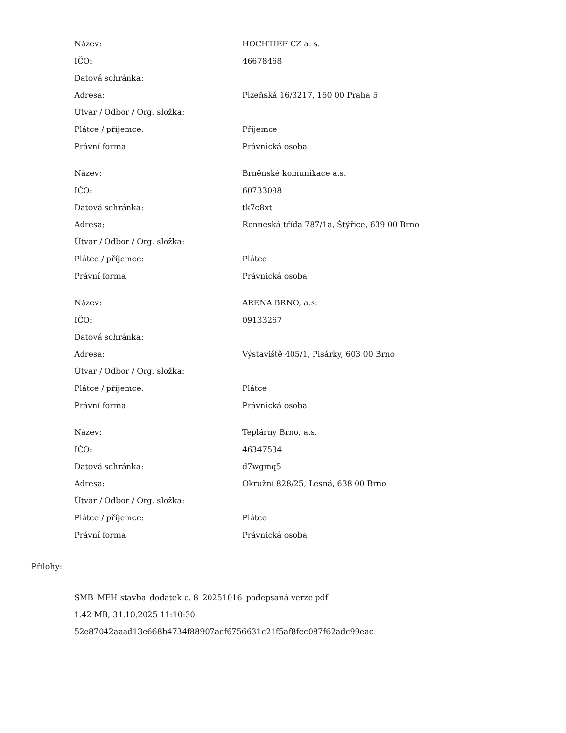| Název: | HOCHTIEF CZ a. s. |
| IČO: | 46678468 |
| Datová schránka: | |
| Adresa: | Plzeňská 16/3217, 150 00 Praha 5 |
| Útvar / Odbor / Org. složka: | |
| Plátce / příjemce: | Příjemce |
| Právní forma | Právnická osoba |
| Název: | Brněnské komunikace a.s. |
| IČO: | 60733098 |
| Datová schránka: | tk7c8xt |
| Adresa: | Renneská třída 787/1a, Štýřice, 639 00 Brno |
| Útvar / Odbor / Org. složka: | |
| Plátce / příjemce: | Plátce |
| Právní forma | Právnická osoba |
| Název: | ARENA BRNO, a.s. |
| IČO: | 09133267 |
| Datová schránka: | |
| Adresa: | Výstaviště 405/1, Pisárky, 603 00 Brno |
| Útvar / Odbor / Org. složka: | |
| Plátce / příjemce: | Plátce |
| Právní forma | Právnická osoba |
| Název: | Teplárny Brno, a.s. |
| IČO: | 46347534 |
| Datová schránka: | d7wgmq5 |
| Adresa: | Okružní 828/25, Lesná, 638 00 Brno |
| Útvar / Odbor / Org. složka: | |
| Plátce / příjemce: | Plátce |
| Právní forma | Právnická osoba |
Přílohy:
SMB_MFH stavba_dodatek c. 8_20251016_podepsaná verze.pdf
1.42 MB, 31.10.2025 11:10:30
52e87042aaad13e668b4734f88907acf6756631c21f5af8fec087f62adc99eac